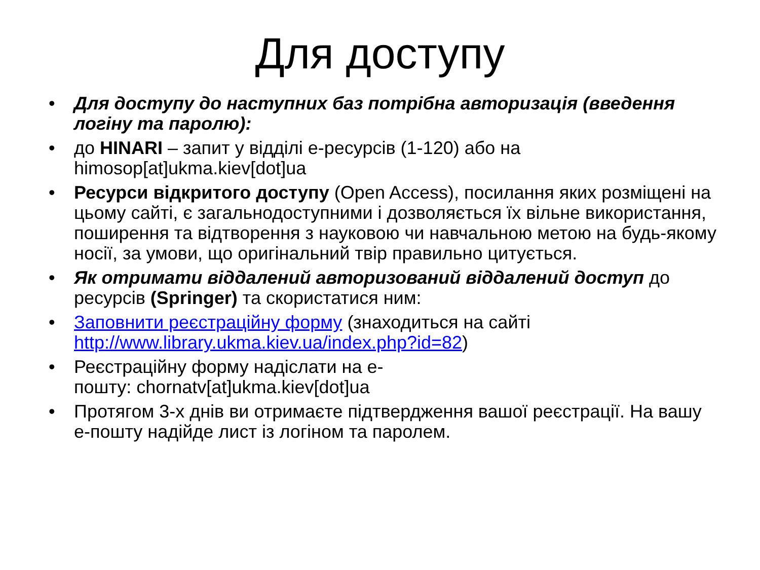Для доступу
• Для доступу до наступних баз потрібна авторизація (введення логіну та паролю):
• до HINARI – запит у відділі е-ресурсів (1-120) або на himosop[at]ukma.kiev[dot]ua
• Ресурси відкритого доступу (Open Access), посилання яких розміщені на цьому сайті, є загальнодоступними і дозволяється їх вільне використання, поширення та відтворення з науковою чи навчальною метою на будь-якому носії, за умови, що оригінальний твір правильно цитується.
• Як отримати віддалений авторизований віддалений доступ до ресурсів (Springer) та скористатися ним:
• Заповнити реєстраційну форму (знаходиться на сайті http://www.library.ukma.kiev.ua/index.php?id=82)
• Реєстраційну форму надіслати на е-
пошту: chornatv[at]ukma.kiev[dot]ua
• Протягом 3-х днів ви отримаєте підтвердження вашої реєстрації. На вашу е-пошту надійде лист із логіном та паролем.